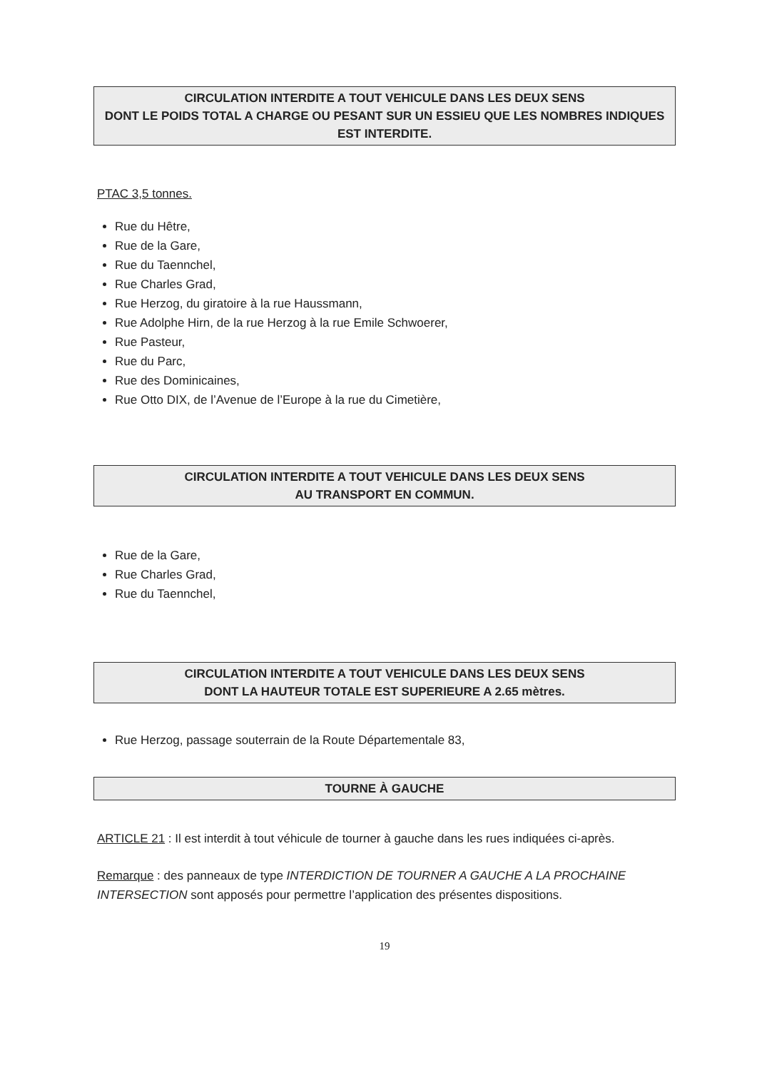CIRCULATION INTERDITE A TOUT VEHICULE DANS LES DEUX SENS
DONT LE POIDS TOTAL A CHARGE OU PESANT SUR UN ESSIEU QUE LES NOMBRES INDIQUES EST INTERDITE.
PTAC 3,5 tonnes.
Rue du Hêtre,
Rue de la Gare,
Rue du Taennchel,
Rue Charles Grad,
Rue Herzog, du giratoire à la rue Haussmann,
Rue Adolphe Hirn, de la rue Herzog à la rue Emile Schwoerer,
Rue Pasteur,
Rue du Parc,
Rue des Dominicaines,
Rue Otto DIX, de l’Avenue de l’Europe à la rue du Cimetière,
CIRCULATION INTERDITE A TOUT VEHICULE DANS LES DEUX SENS
AU TRANSPORT EN COMMUN.
Rue de la Gare,
Rue Charles Grad,
Rue du Taennchel,
CIRCULATION INTERDITE A TOUT VEHICULE DANS LES DEUX SENS
DONT LA HAUTEUR TOTALE EST SUPERIEURE A 2.65 mètres.
Rue Herzog, passage souterrain de la Route Départementale 83,
TOURNE À GAUCHE
ARTICLE 21 : Il est interdit à tout véhicule de tourner à gauche dans les rues indiquées ci-après.
Remarque : des panneaux de type INTERDICTION DE TOURNER A GAUCHE A LA PROCHAINE INTERSECTION sont apposés pour permettre l’application des présentes dispositions.
19